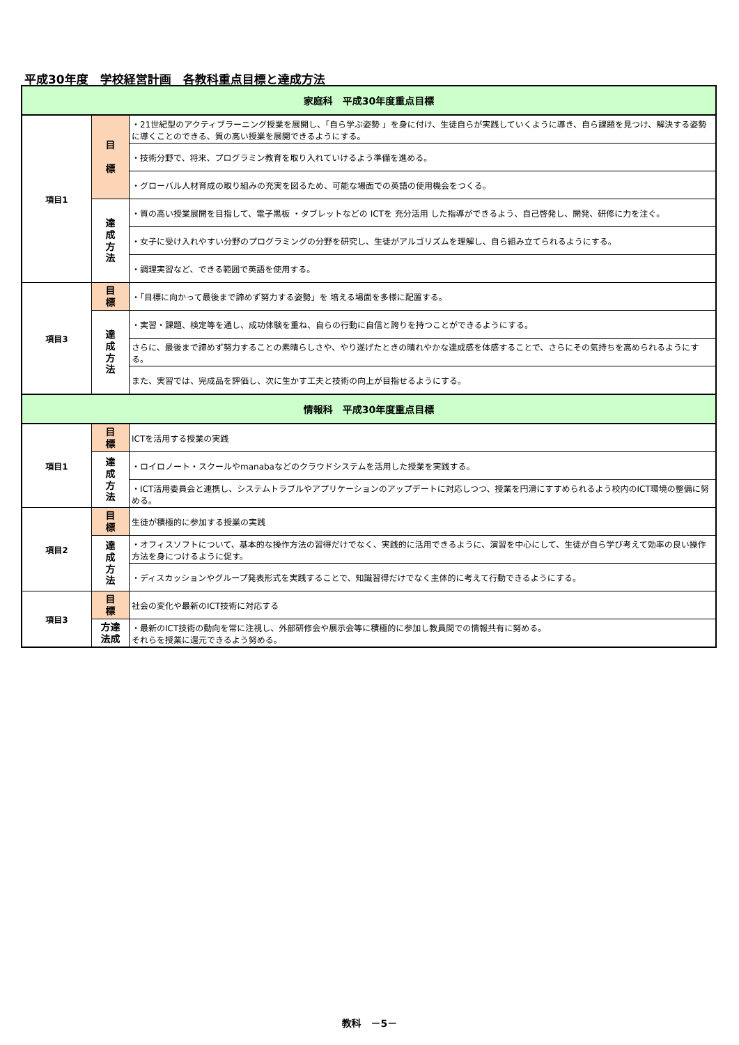平成30年度　学校経営計画　各教科重点目標と達成方法
| 家庭科 平成30年度重点目標 | | |
| --- | --- | --- |
| 項目1 | 目 標 | ・21世紀型のアクティブラーニング授業を展開し、「自ら学ぶ姿勢 」を身に付け、生徒自らが実践していくように導き、自ら課題を見つけ、解決する姿勢に導くことのできる、質の高い授業を展開できるようにする。 |
| | | ・技術分野で、将来、プログラミン教育を取り入れていけるよう準備を進める。 |
| | | ・グローバル人材育成の取り組みの充実を図るため、可能な場面での英語の使用機会をつくる。 |
| | 達 成 方 法 | ・質の高い授業展開を目指して、電子黒板 ・タブレットなどの ICTを 充分活用 した指導ができるよう、自己啓発し、開発、研修に力を注ぐ。 |
| | | ・女子に受け入れやすい分野のプログラミングの分野を研究し、生徒がアルゴリズムを理解し、自ら組み立てられるようにする。 |
| | | ・調理実習など、できる範囲で英語を使用する。 |
| 項目3 | 目 標 | ・「目標に向かって最後まで諦めず努力する姿勢」を 培える場面を多様に配置する。 |
| | 達 成 方 法 | ・実習・課題、検定等を通し、成功体験を重ね、自らの行動に自信と誇りを持つことができるようにする。 |
| | | さらに、最後まで諦めず努力することの素晴らしさや、やり遂げたときの晴れやかな達成感を体感することで、さらにその気持ちを高められるようにする。 |
| | | また、実習では、完成品を評価し、次に生かす工夫と技術の向上が目指せるようにする。 |
| 情報科 平成30年度重点目標 | | |
| 項目1 | 目 標 | ICTを活用する授業の実践 |
| | 達 成 方 法 | ・ロイロノート・スクールやmanabaなどのクラウドシステムを活用した授業を実践する。 |
| | | ・ICT活用委員会と連携し、システムトラブルやアプリケーションのアップデートに対応しつつ、授業を円滑にすすめられるよう校内のICT環境の整備に努める。 |
| 項目2 | 目 標 | 生徒が積極的に参加する授業の実践 |
| | 達 成 方 法 | ・オフィスソフトについて、基本的な操作方法の習得だけでなく、実践的に活用できるように、演習を中心にして、生徒が自ら学び考えて効率の良い操作方法を身につけるように促す。 |
| | | ・ディスカッションやグループ発表形式を実践することで、知識習得だけでなく主体的に考えて行動できるようにする。 |
| 項目3 | 目 標 | 社会の変化や最新のICT技術に対応する |
| | 方達 法成 | ・最新のICT技術の動向を常に注視し、外部研修会や展示会等に積極的に参加し教員間での情報共有に努める。 それらを授業に還元できるよう努める。 |
教科　－5－